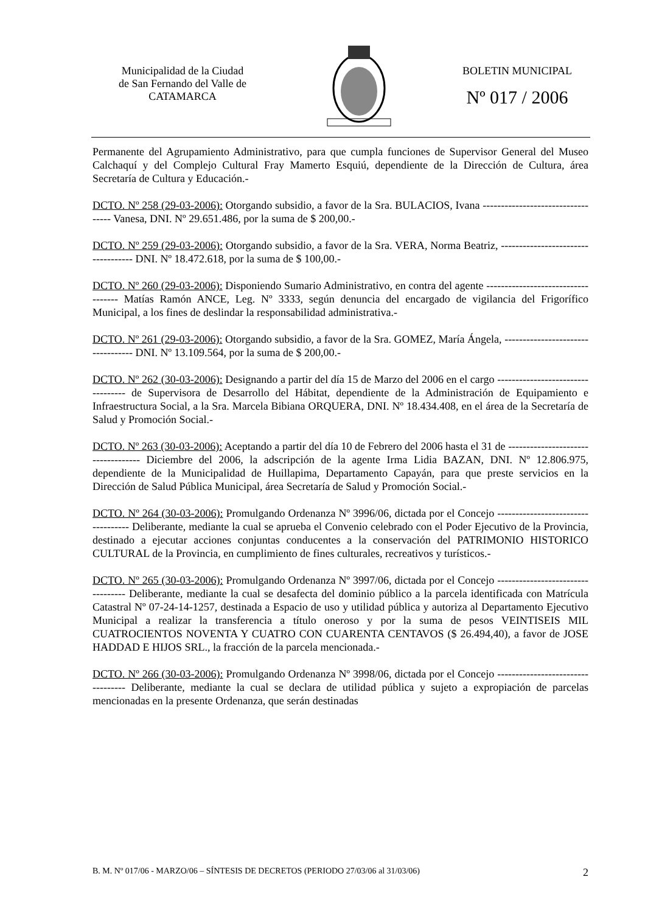Municipalidad de la Ciudad
de San Fernando del Valle de
CATAMARCA
BOLETIN MUNICIPAL
Nº 017 / 2006
Permanente del Agrupamiento Administrativo, para que cumpla funciones de Supervisor General del Museo Calchaquí y del Complejo Cultural Fray Mamerto Esquiú, dependiente de la Dirección de Cultura, área Secretaría de Cultura y Educación.-
DCTO. Nº 258 (29-03-2006): Otorgando subsidio, a favor de la Sra. BULACIOS, Ivana ---------------------------------- Vanesa, DNI. Nº 29.651.486, por la suma de $ 200,00.-
DCTO. Nº 259 (29-03-2006): Otorgando subsidio, a favor de la Sra. VERA, Norma Beatriz, ----------------------------------- DNI. Nº 18.472.618, por la suma de $ 100,00.-
DCTO. Nº 260 (29-03-2006): Disponiendo Sumario Administrativo, en contra del agente ----------------------------------- Matías Ramón ANCE, Leg. Nº 3333, según denuncia del encargado de vigilancia del Frigorífico Municipal, a los fines de deslindar la responsabilidad administrativa.-
DCTO. Nº 261 (29-03-2006): Otorgando subsidio, a favor de la Sra. GOMEZ, María Ángela, ---------------------------------- DNI. Nº 13.109.564, por la suma de $ 200,00.-
DCTO. Nº 262 (30-03-2006): Designando a partir del día 15 de Marzo del 2006 en el cargo ---------------------------------- de Supervisora de Desarrollo del Hábitat, dependiente de la Administración de Equipamiento e Infraestructura Social, a la Sra. Marcela Bibiana ORQUERA, DNI. Nº 18.434.408, en el área de la Secretaría de Salud y Promoción Social.-
DCTO. Nº 263 (30-03-2006): Aceptando a partir del día 10 de Febrero del 2006 hasta el 31 de ----------------------------------- Diciembre del 2006, la adscripción de la agente Irma Lidia BAZAN, DNI. Nº 12.806.975, dependiente de la Municipalidad de Huillapima, Departamento Capayán, para que preste servicios en la Dirección de Salud Pública Municipal, área Secretaría de Salud y Promoción Social.-
DCTO. Nº 264 (30-03-2006): Promulgando Ordenanza Nº 3996/06, dictada por el Concejo ----------------------------------- Deliberante, mediante la cual se aprueba el Convenio celebrado con el Poder Ejecutivo de la Provincia, destinado a ejecutar acciones conjuntas conducentes a la conservación del PATRIMONIO HISTORICO CULTURAL de la Provincia, en cumplimiento de fines culturales, recreativos y turísticos.-
DCTO. Nº 265 (30-03-2006): Promulgando Ordenanza Nº 3997/06, dictada por el Concejo ---------------------------------- Deliberante, mediante la cual se desafecta del dominio público a la parcela identificada con Matrícula Catastral Nº 07-24-14-1257, destinada a Espacio de uso y utilidad pública y autoriza al Departamento Ejecutivo Municipal a realizar la transferencia a título oneroso y por la suma de pesos VEINTISEIS MIL CUATROCIENTOS NOVENTA Y CUATRO CON CUARENTA CENTAVOS ($ 26.494,40), a favor de JOSE HADDAD E HIJOS SRL., la fracción de la parcela mencionada.-
DCTO. Nº 266 (30-03-2006): Promulgando Ordenanza Nº 3998/06, dictada por el Concejo ---------------------------------- Deliberante, mediante la cual se declara de utilidad pública y sujeto a expropiación de parcelas mencionadas en la presente Ordenanza, que serán destinadas
B. M. Nº 017/06 - MARZO/06 – SÍNTESIS DE DECRETOS (PERIODO 27/03/06 al 31/03/06) 2